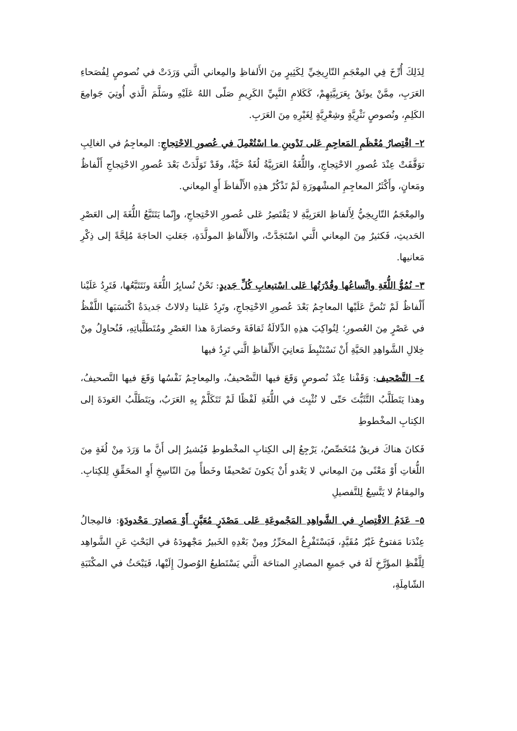لِذَلِكَ أُرِّخَ فِي المِعْجَمِ التّارِيخِيِّ لِكَثِيرٍ مِنَ الأَلفاظِ والمِعاني الَّتي وَرَدَتْ في نُصوصٍ لِفُصَحاءِ العَرَبِ، مِمَّنْ يوثَقُ بِعَرَبِيَّتِهِمْ، كَكَلامِ النَّبِيِّ الكَرِيمِ صَلّى اللهُ عَلَيْهِ وسَلَّمَ الَّذي أُوتِيَ جَوامِعَ الكَلِمِ، ونُصوصٍ نَثْرِيَّةٍ وشِعْرِيَّةٍ لِغَيْرِهِ مِنَ العَرَبِ.
٢– اقْتِصارُ مُعْظَمِ المَعاجِمِ عَلى تَدْوينِ ما اسْتُعْمِلَ في عُصورِ الاحْتِجاجِ: المِعاجِمُ في الغالِبِ توَقَّفَتْ عِنْدَ عُصورِ الاحْتِجاجِ، واللُّغَةُ العَرَبِيَّةُ لُغَةٌ حَيَّةٌ، وقَدْ تَوَلَّدَتْ بَعْدَ عُصورِ الاحْتِجاجِ أَلْفاظٌ ومَعانٍ، وأَكْثَرُ المعاجِمِ المشْهورَةِ لَمْ تَذْكُرْ هذِهِ الأَلْفاظَ أَوِ المِعاني.
والمِعْجَمُ التّارِيخِيُّ لِأَلفاظِ العَرَبِيَّةِ لا يَقْتَصِرُ عَلى عُصورِ الاحْتِجاجِ، وإِنّما يَتَتَبَّعُ اللُّغَةَ إلى العَصْرِ الحَديثِ، فَكثيرٌ مِنَ المِعاني الَّتي اسْتَجَدَّتْ، والأَلْفاظِ المولَّدَةِ، جَعَلتِ الحاجَةَ مُلِحَّةً إلى ذِكْرِ مَعانيها.
٣– نُمُوُّ اللُّغَةِ واتِّساعُها وقُدْرَتُها عَلى اسْتيعابِ كُلِّ جَديدٍ: نَحْنُ نُسايِرُ اللُّغَةَ ونَتَتَبَّعُها، فَتَرِدُ عَلَيْنا أَلْفاظٌ لَمْ تَنُصَّ عَلَيْها المعاجِمُ بَعْدَ عُصورِ الاحْتِجاجِ، وتَرِدُ عَلينا دِلالاتٌ جَديدَةٌ اكْتَسَبَها اللَّفْظُ في عَصْرٍ مِنَ العُصورِ؛ لِتُواكِبَ هذِهِ الدِّلالَةُ ثَقافَةَ وحَضارَةَ هذا العَصْرِ ومُتَطَلَّباتِهِ، فَنُحاوِلُ مِنْ خِلالِ الشَّواهِدِ الحَيَّةِ أَنْ نَسْتَنْبِطَ مَعانِيَ الأَلْفاظِ الَّتي تَرِدُ فيها
٤– التَّصْحيف: وَقَفْنا عِنْدَ نُصوصٍ وَقَعَ فيها التَّصْحيفُ، والمِعاجِمُ نَفْسُها وَقَعَ فيها التَّصحيفُ، وهذا يَتَطَلَّبُ التَّثَبُّتَ حَتّى لا نُثْبِتَ في اللُّغَةِ لَفْظًا لَمْ تَتَكَلَّمْ بِهِ العَرَبُ، ويَتَطَلَّبُ العَودَةَ إلى الكِتابِ المخْطوطِ
فَكانَ هناكَ فريقٌ مُتَخَصِّصٌ، يَرْجِعُ إلى الكِتابِ المخْطوطِ فَيُشيرُ إلى أَنَّ ما وَرَدَ مِنْ لُغَةٍ مِنَ اللُّغاتِ أَوْ مَعْنًى مِنَ المِعاني لا يَعْدو أَنْ يَكونَ تَصْحيفًا وخَطأً مِنَ النّاسِخِ أَوِ المحَقِّقِ لِلكِتابِ. والمِقامُ لا يَتَّسِعُ لِلتَّفصيلِ
٥– عَدَمُ الاقْتِصارِ في الشَّواهِدِ المَجْموعَةِ عَلى مَصْدَرٍ مُعَيَّنٍ أَوْ مَصادِرَ مَحْدودَةٍ: فالمِجالُ عِنْدَنا مَفتوحٌ غَيْرُ مُقَيَّدٍ، فَيَسْتَفْرِغُ المحَرِّرُ ومِنْ بَعْدِهِ الخَبيرُ مَجْهودَهُ في البَحْثِ عَنِ الشَّواهِد لِلَّفْظِ المؤَرَّخِ لَهُ في جَميعِ المصادِرِ المتاحَة الَّتي يَسْتَطيعُ الوُصولَ إِلَيْها، فَيَبْحَثُ في المكْتَبَةِ الشّامِلَةِ،